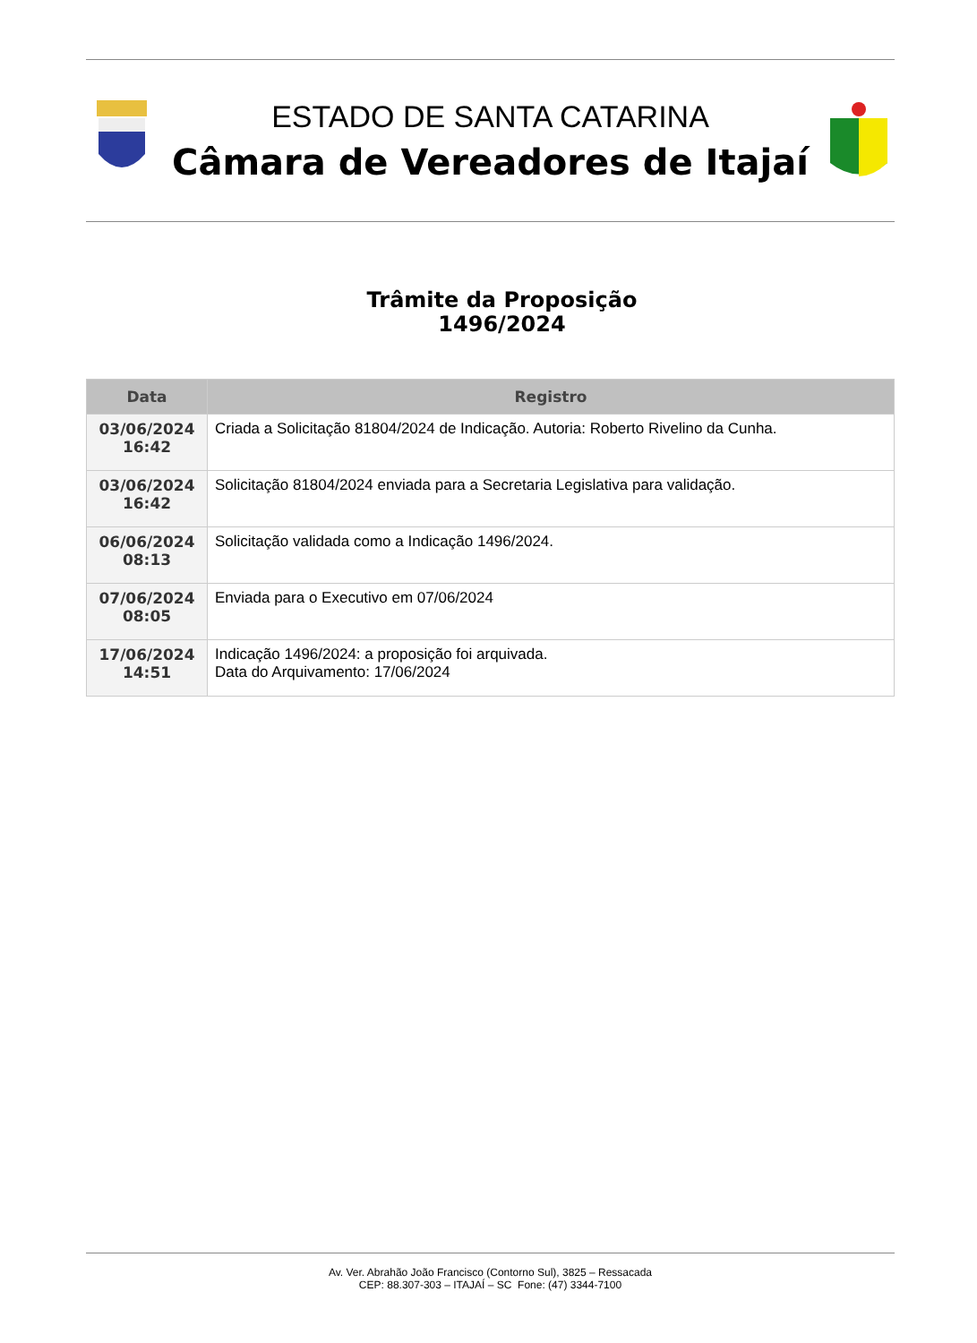ESTADO DE SANTA CATARINA
Câmara de Vereadores de Itajaí
Trâmite da Proposição
1496/2024
| Data | Registro |
| --- | --- |
| 03/06/2024 16:42 | Criada a Solicitação 81804/2024 de Indicação. Autoria: Roberto Rivelino da Cunha. |
| 03/06/2024 16:42 | Solicitação 81804/2024 enviada para a Secretaria Legislativa para validação. |
| 06/06/2024 08:13 | Solicitação validada como a Indicação 1496/2024. |
| 07/06/2024 08:05 | Enviada para o Executivo em 07/06/2024 |
| 17/06/2024 14:51 | Indicação 1496/2024: a proposição foi arquivada. Data do Arquivamento: 17/06/2024 |
Av. Ver. Abrahão João Francisco (Contorno Sul), 3825 – Ressacada
CEP: 88.307-303 – ITAJAÍ – SC Fone: (47) 3344-7100